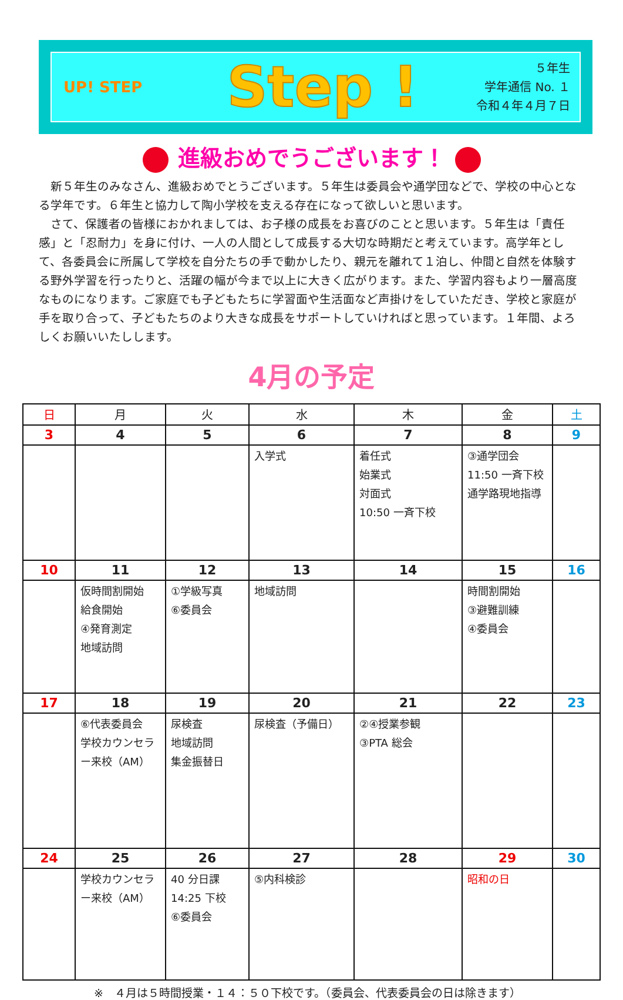UP! STEP
Step !
５年生
学年通信 No. １
令和４年４月７日
進級おめでうございます！
新５年生のみなさん、進級おめでとうございます。５年生は委員会や通学団などで、学校の中心となる学年です。６年生と協力して陶小学校を支える存在になって欲しいと思います。
さて、保護者の皆様におかれましては、お子様の成長をお喜びのことと思います。５年生は「責任感」と「忍耐力」を身に付け、一人の人間として成長する大切な時期だと考えています。高学年として、各委員会に所属して学校を自分たちの手で動かしたり、親元を離れて１泊し、仲間と自然を体験する野外学習を行ったりと、活躍の幅が今まで以上に大きく広がります。また、学習内容もより一層高度なものになります。ご家庭でも子どもたちに学習面や生活面など声掛けをしていただき、学校と家庭が手を取り合って、子どもたちのより大きな成長をサポートしていければと思っています。１年間、よろしくお願いいたしします。
4月の予定
| 日 | 月 | 火 | 水 | 木 | 金 | 土 |
| --- | --- | --- | --- | --- | --- | --- |
| 3 | 4 | 5 | 6 | 7 | 8 | 9 |
| | | | 入学式 | 着任式 始業式 対面式 10:50 一斉下校 | ③通学団会 11:50 一斉下校 通学路現地指導 | |
| 10 | 11 | 12 | 13 | 14 | 15 | 16 |
| | 仮時間割開始 給食開始 ④発育測定 地域訪問 | ①学級写真 ⑥委員会 | 地域訪問 | | 時間割開始 ③避難訓練 ④委員会 | |
| 17 | 18 | 19 | 20 | 21 | 22 | 23 |
| | ⑥代表委員会 学校カウンセラー来校（AM） | 尿検査 地域訪問 集金振替日 | 尿検査（予備日） | ②④授業参観 ③PTA 総会 | | |
| 24 | 25 | 26 | 27 | 28 | 29 | 30 |
| | 学校カウンセラー来校（AM） | 40 分日課 14:25 下校 ⑥委員会 | ⑤内科検診 | | 昭和の日 | |
※　４月は５時間授業・１４：５０下校です。（委員会、代表委員会の日は除きます）